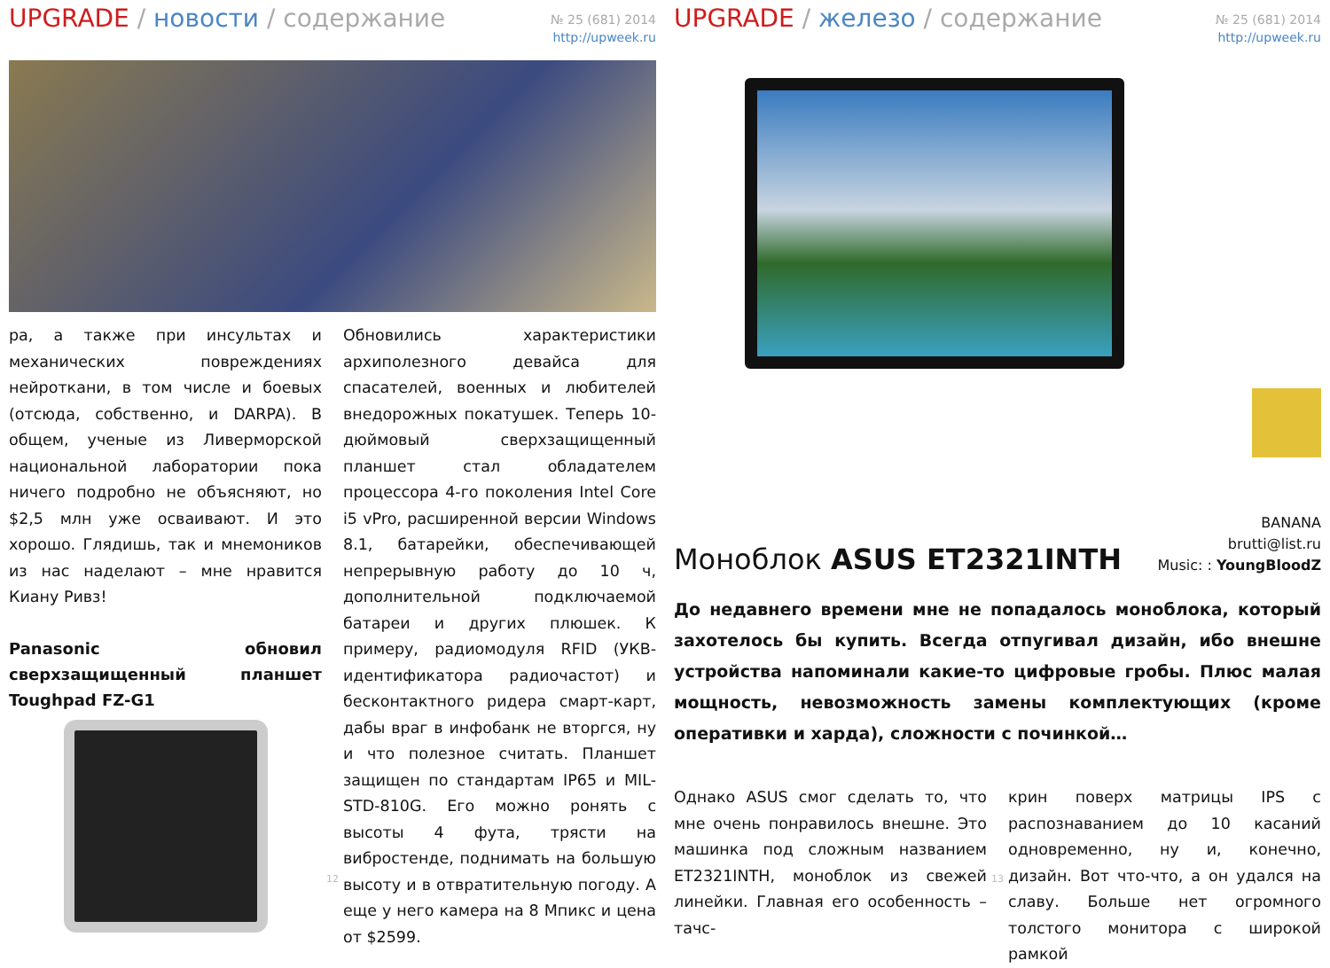UPGRADE / новости / содержание
№ 25 (681) 2014
http://upweek.ru
ра, а также при инсультах и механических повреждениях нейроткани, в том числе и боевых (отсюда, собственно, и DARPA). В общем, ученые из Ливерморской национальной лаборатории пока ничего подробно не объясняют, но $2,5 млн уже осваивают. И это хорошо. Глядишь, так и мнемоников из нас наделают – мне нравится Киану Ривз!
Panasonic обновил сверхзащищенный планшет Toughpad FZ-G1
Обновились характеристики архиполезного девайса для спасателей, военных и любителей внедорожных покатушек. Теперь 10-дюймовый сверхзащищенный планшет стал обладателем процессора 4-го поколения Intel Core i5 vPro, расширенной версии Windows 8.1, батарейки, обеспечивающей непрерывную работу до 10 ч, дополнительной подключаемой батареи и других плюшек. К примеру, радиомодуля RFID (УКВ-идентификатора радиочастот) и бесконтактного ридера смарт-карт, дабы враг в инфобанк не вторгся, ну и что полезное считать. Планшет защищен по стандартам IP65 и MIL-STD-810G. Его можно ронять с высоты 4 фута, трясти на вибростенде, поднимать на большую высоту и в отвратительную погоду. А еще у него камера на 8 Мпикс и цена от $2599.
12
UPGRADE / железо / содержание
№ 25 (681) 2014
http://upweek.ru
Моноблок ASUS ET2321INTH
BANANA
brutti@list.ru
Music: : YoungBloodZ
До недавнего времени мне не попадалось моноблока, который захотелось бы купить. Всегда отпугивал дизайн, ибо внешне устройства напоминали какие-то цифровые гробы. Плюс малая мощность, невозможность замены комплектующих (кроме оперативки и харда), сложности с починкой…
Однако ASUS смог сделать то, что мне очень понравилось внешне. Это машинка под сложным названием ET2321INTH, моноблок из свежей линейки. Главная его особенность – тачс-
крин поверх матрицы IPS с распознаванием до 10 касаний одновременно, ну и, конечно, дизайн. Вот что-что, а он удался на славу. Больше нет огромного толстого монитора с широкой рамкой
13